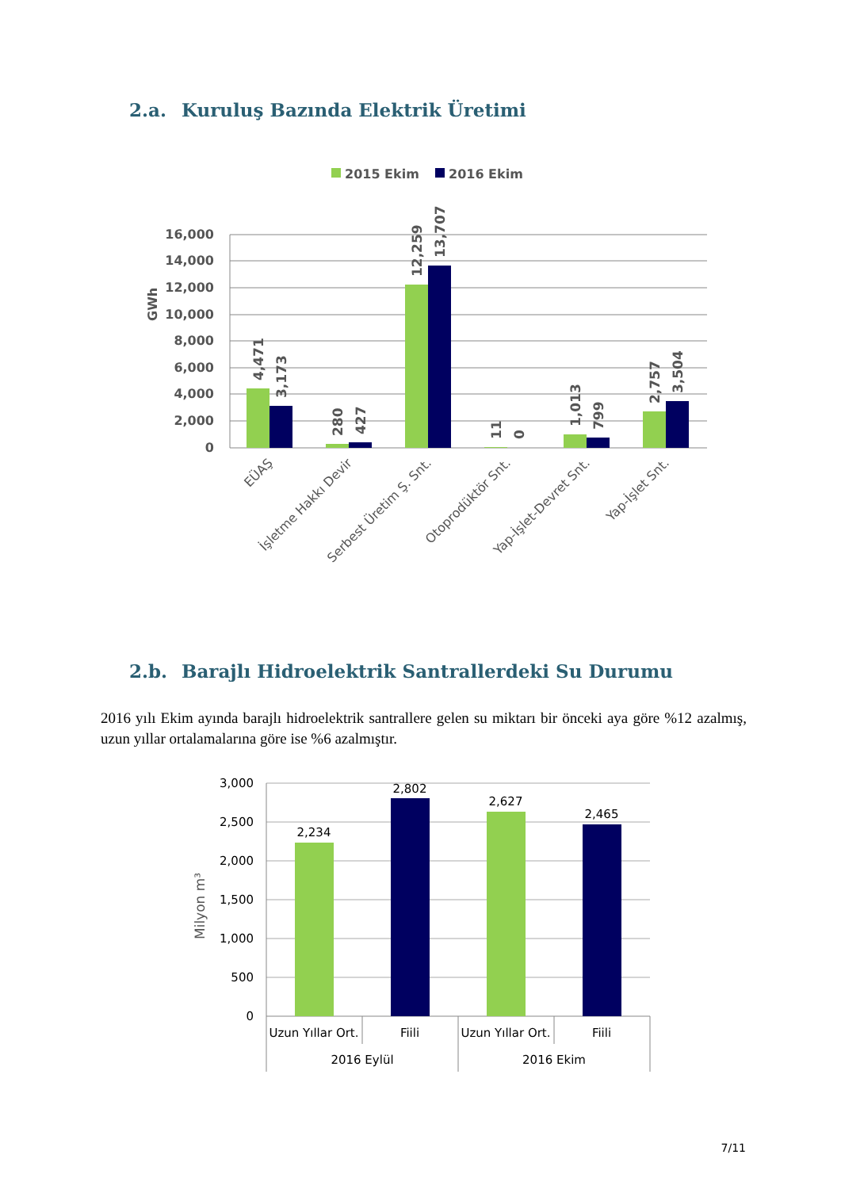2.a. Kuruluş Bazında Elektrik Üretimi
2015 Ekim
2016 Ekim
16,000
14,000
12,000
10,000
8,000
6,000
4,000
2,000
0
GWh
4,471
3,173
280
427
12,259
13,707
11
0
1,013
799
2,757
3,504
EÜAŞ
İşletme Hakkı Devir
Serbest Üretim Ş. Snt.
Otoprodüktör Snt.
Yap-İşlet-Devret Snt.
Yap-İşlet Snt.
2.b. Barajlı Hidroelektrik Santrallerdeki Su Durumu
2016 yılı Ekim ayında barajlı hidroelektrik santrallere gelen su miktarı bir önceki aya göre %12 azalmış, uzun yıllar ortalamalarına göre ise %6 azalmıştır.
3,000
2,500
2,000
1,500
1,000
500
0
Milyon m³
2,234
2,802
2,627
2,465
Uzun Yıllar Ort.
Fiili
Uzun Yıllar Ort.
Fiili
2016 Eylül
2016 Ekim
7/11